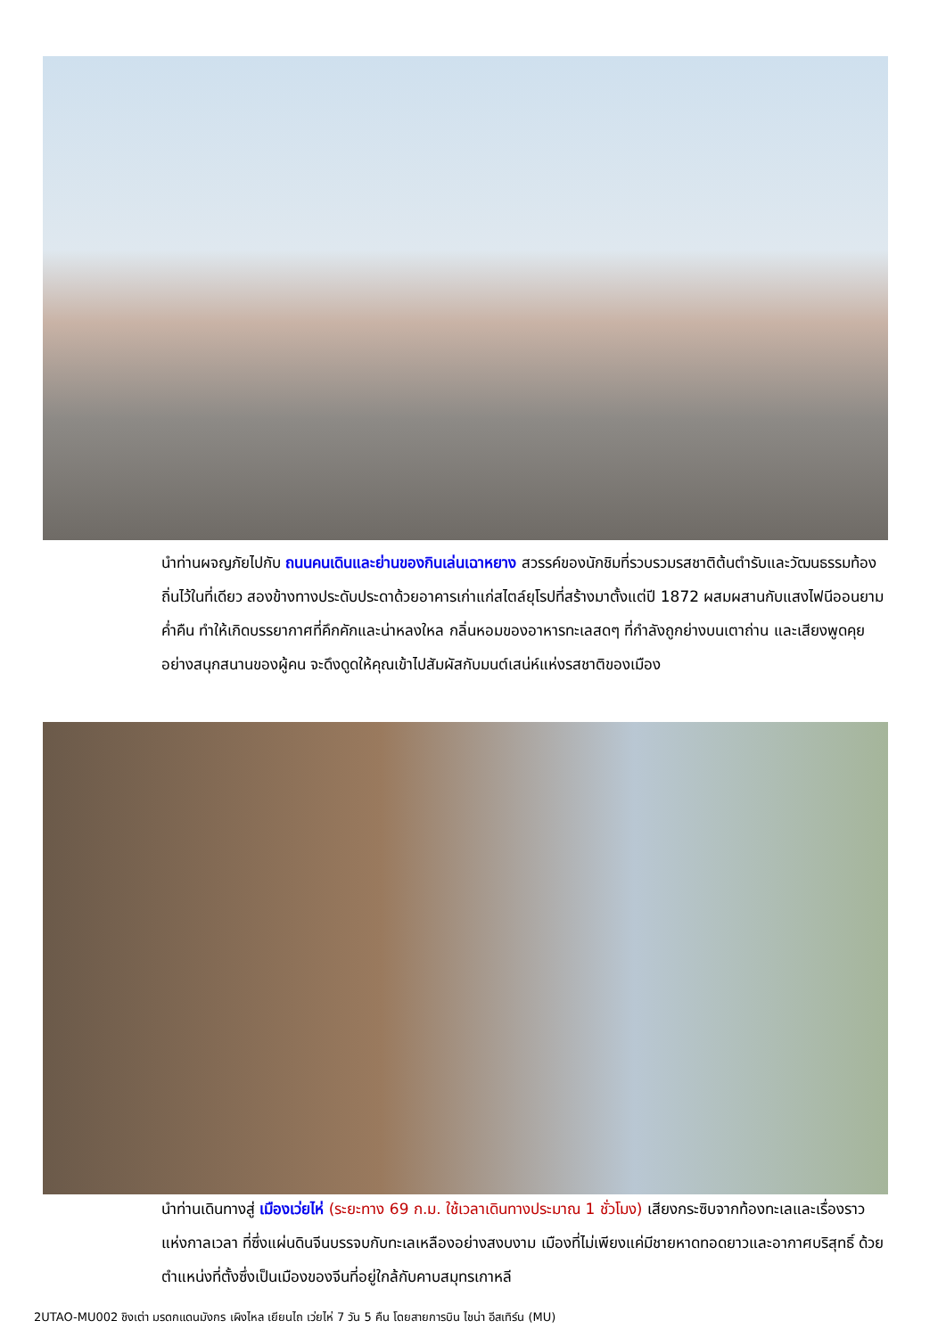นำท่านผจญภัยไปกับ ถนนคนเดินและย่านของกินเล่นเฉาหยาง สวรรค์ของนักชิมที่รวบรวมรสชาติต้นตำรับและวัฒนธรรมท้องถิ่นไว้ในที่เดียว สองข้างทางประดับประดาด้วยอาคารเก่าแก่สไตล์ยุโรปที่สร้างมาตั้งแต่ปี 1872 ผสมผสานกับแสงไฟนีออนยามค่ำคืน ทำให้เกิดบรรยากาศที่คึกคักและน่าหลงใหล กลิ่นหอมของอาหารทะเลสดๆ ที่กำลังถูกย่างบนเตาถ่าน และเสียงพูดคุยอย่างสนุกสนานของผู้คน จะดึงดูดให้คุณเข้าไปสัมผัสกับมนต์เสน่ห์แห่งรสชาติของเมือง
นำท่านเดินทางสู่ เมืองเว่ยไห่ (ระยะทาง 69 ก.ม. ใช้เวลาเดินทางประมาณ 1 ชั่วโมง) เสียงกระซิบจากท้องทะเลและเรื่องราวแห่งกาลเวลา ที่ซึ่งแผ่นดินจีนบรรจบกับทะเลเหลืองอย่างสงบงาม เมืองที่ไม่เพียงแค่มีชายหาดทอดยาวและอากาศบริสุทธิ์ ด้วยตำแหน่งที่ตั้งซึ่งเป็นเมืองของจีนที่อยู่ใกล้กับคาบสมุทรเกาหลี
2UTAO-MU002 ชิงเต่า มรดกแดนมังกร เผิงไหล เยียนไถ เว่ยไห่ 7 วัน 5 คืน โดยสายการบิน ไชน่า อีสเทิร์น (MU)